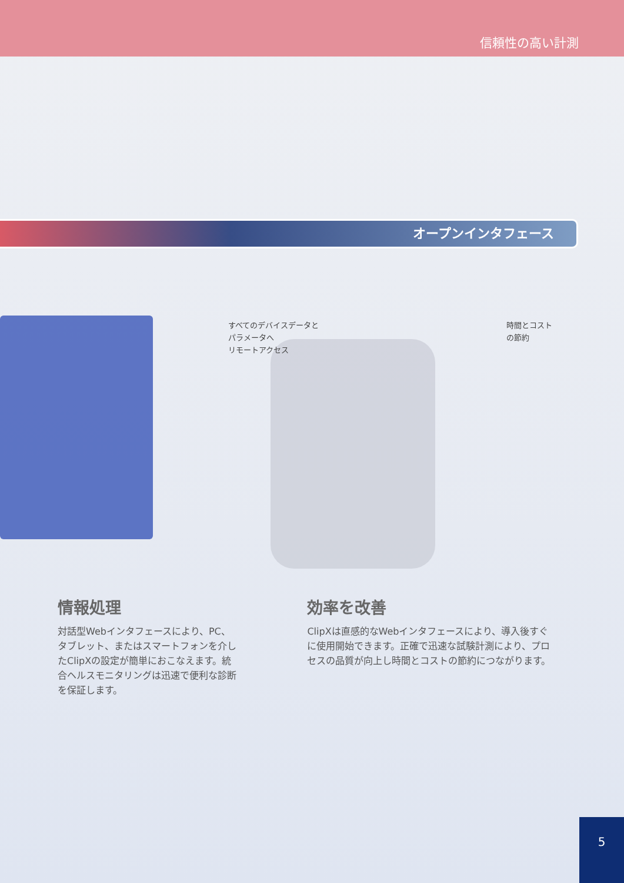信頼性の高い計測
オープンインタフェース
すべてのデバイスデータと
パラメータへ
リモートアクセス
時間とコスト
の節約
情報処理
対話型Webインタフェースにより、PC、タブレット、またはスマートフォンを介したClipXの設定が簡単におこなえます。統合ヘルスモニタリングは迅速で便利な診断を保証します。
効率を改善
ClipXは直感的なWebインタフェースにより、導入後すぐに使用開始できます。正確で迅速な試験計測により、プロセスの品質が向上し時間とコストの節約につながります。
5